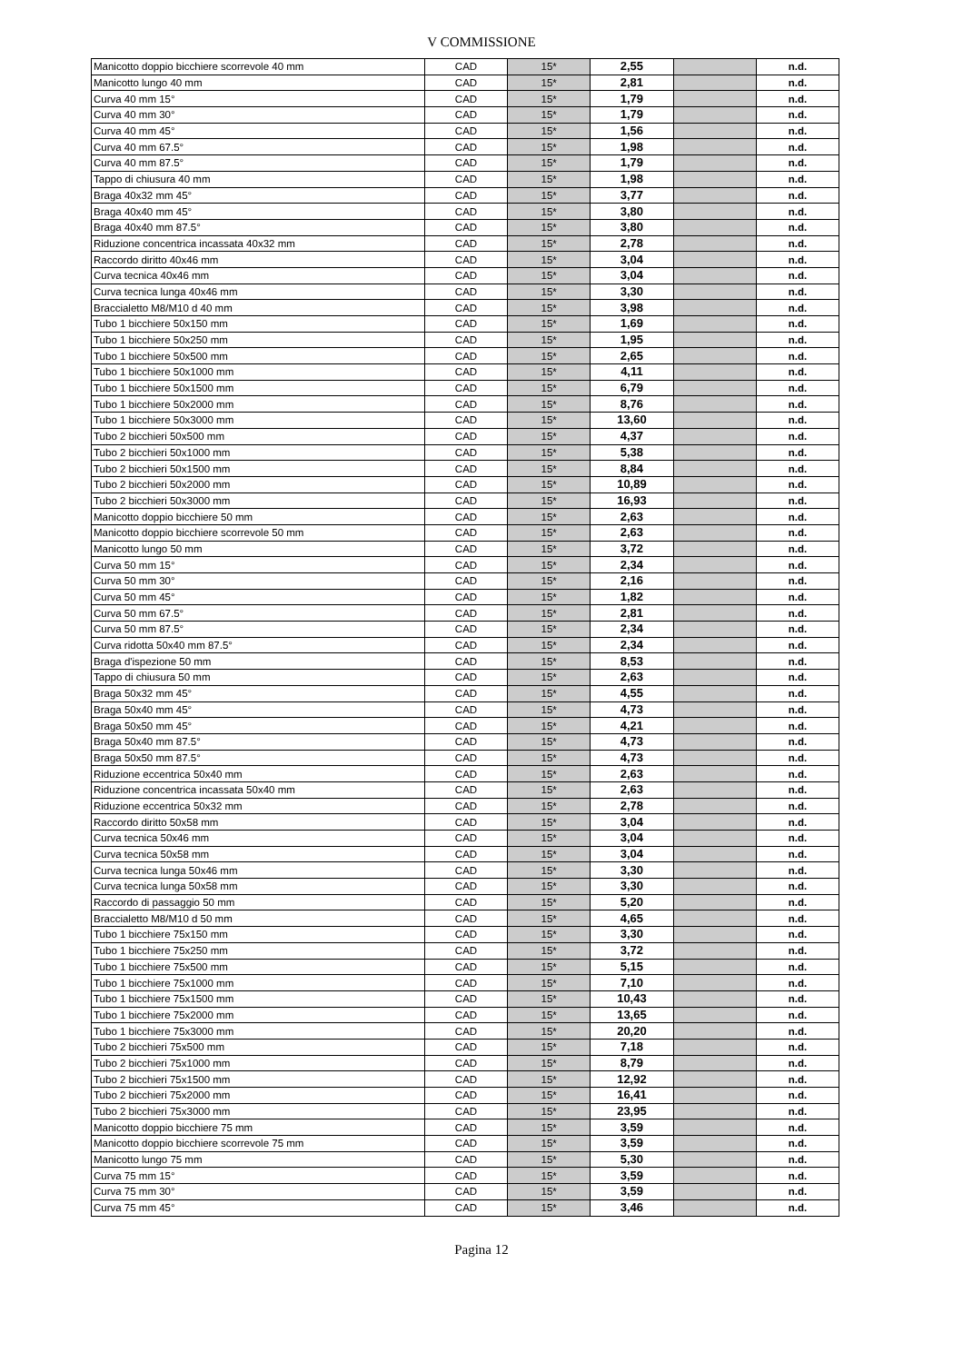V COMMISSIONE
| Manicotto doppio bicchiere scorrevole 40 mm | CAD | 15* | 2,55 | | n.d. |
| Manicotto lungo 40 mm | CAD | 15* | 2,81 | | n.d. |
| Curva 40 mm 15° | CAD | 15* | 1,79 | | n.d. |
| Curva 40 mm 30° | CAD | 15* | 1,79 | | n.d. |
| Curva 40 mm 45° | CAD | 15* | 1,56 | | n.d. |
| Curva 40 mm 67.5° | CAD | 15* | 1,98 | | n.d. |
| Curva 40 mm 87.5° | CAD | 15* | 1,79 | | n.d. |
| Tappo di chiusura 40 mm | CAD | 15* | 1,98 | | n.d. |
| Braga 40x32 mm 45° | CAD | 15* | 3,77 | | n.d. |
| Braga 40x40 mm 45° | CAD | 15* | 3,80 | | n.d. |
| Braga 40x40 mm 87.5° | CAD | 15* | 3,80 | | n.d. |
| Riduzione concentrica incassata 40x32 mm | CAD | 15* | 2,78 | | n.d. |
| Raccordo diritto 40x46 mm | CAD | 15* | 3,04 | | n.d. |
| Curva tecnica 40x46 mm | CAD | 15* | 3,04 | | n.d. |
| Curva tecnica lunga 40x46 mm | CAD | 15* | 3,30 | | n.d. |
| Braccialetto M8/M10 d 40 mm | CAD | 15* | 3,98 | | n.d. |
| Tubo 1 bicchiere 50x150 mm | CAD | 15* | 1,69 | | n.d. |
| Tubo 1 bicchiere 50x250 mm | CAD | 15* | 1,95 | | n.d. |
| Tubo 1 bicchiere 50x500 mm | CAD | 15* | 2,65 | | n.d. |
| Tubo 1 bicchiere 50x1000 mm | CAD | 15* | 4,11 | | n.d. |
| Tubo 1 bicchiere 50x1500 mm | CAD | 15* | 6,79 | | n.d. |
| Tubo 1 bicchiere 50x2000 mm | CAD | 15* | 8,76 | | n.d. |
| Tubo 1 bicchiere 50x3000 mm | CAD | 15* | 13,60 | | n.d. |
| Tubo 2 bicchieri 50x500 mm | CAD | 15* | 4,37 | | n.d. |
| Tubo 2 bicchieri 50x1000 mm | CAD | 15* | 5,38 | | n.d. |
| Tubo 2 bicchieri 50x1500 mm | CAD | 15* | 8,84 | | n.d. |
| Tubo 2 bicchieri 50x2000 mm | CAD | 15* | 10,89 | | n.d. |
| Tubo 2 bicchieri 50x3000 mm | CAD | 15* | 16,93 | | n.d. |
| Manicotto doppio bicchiere 50 mm | CAD | 15* | 2,63 | | n.d. |
| Manicotto doppio bicchiere scorrevole 50 mm | CAD | 15* | 2,63 | | n.d. |
| Manicotto lungo 50 mm | CAD | 15* | 3,72 | | n.d. |
| Curva 50 mm 15° | CAD | 15* | 2,34 | | n.d. |
| Curva 50 mm 30° | CAD | 15* | 2,16 | | n.d. |
| Curva 50 mm 45° | CAD | 15* | 1,82 | | n.d. |
| Curva 50 mm 67.5° | CAD | 15* | 2,81 | | n.d. |
| Curva 50 mm 87.5° | CAD | 15* | 2,34 | | n.d. |
| Curva ridotta 50x40 mm 87.5° | CAD | 15* | 2,34 | | n.d. |
| Braga d'ispezione 50 mm | CAD | 15* | 8,53 | | n.d. |
| Tappo di chiusura 50 mm | CAD | 15* | 2,63 | | n.d. |
| Braga 50x32 mm 45° | CAD | 15* | 4,55 | | n.d. |
| Braga 50x40 mm 45° | CAD | 15* | 4,73 | | n.d. |
| Braga 50x50 mm 45° | CAD | 15* | 4,21 | | n.d. |
| Braga 50x40 mm 87.5° | CAD | 15* | 4,73 | | n.d. |
| Braga 50x50 mm 87.5° | CAD | 15* | 4,73 | | n.d. |
| Riduzione eccentrica 50x40 mm | CAD | 15* | 2,63 | | n.d. |
| Riduzione concentrica incassata 50x40 mm | CAD | 15* | 2,63 | | n.d. |
| Riduzione eccentrica 50x32 mm | CAD | 15* | 2,78 | | n.d. |
| Raccordo diritto 50x58 mm | CAD | 15* | 3,04 | | n.d. |
| Curva tecnica 50x46 mm | CAD | 15* | 3,04 | | n.d. |
| Curva tecnica 50x58 mm | CAD | 15* | 3,04 | | n.d. |
| Curva tecnica lunga 50x46 mm | CAD | 15* | 3,30 | | n.d. |
| Curva tecnica lunga 50x58 mm | CAD | 15* | 3,30 | | n.d. |
| Raccordo di passaggio 50 mm | CAD | 15* | 5,20 | | n.d. |
| Braccialetto M8/M10 d 50 mm | CAD | 15* | 4,65 | | n.d. |
| Tubo 1 bicchiere 75x150 mm | CAD | 15* | 3,30 | | n.d. |
| Tubo 1 bicchiere 75x250 mm | CAD | 15* | 3,72 | | n.d. |
| Tubo 1 bicchiere 75x500 mm | CAD | 15* | 5,15 | | n.d. |
| Tubo 1 bicchiere 75x1000 mm | CAD | 15* | 7,10 | | n.d. |
| Tubo 1 bicchiere 75x1500 mm | CAD | 15* | 10,43 | | n.d. |
| Tubo 1 bicchiere 75x2000 mm | CAD | 15* | 13,65 | | n.d. |
| Tubo 1 bicchiere 75x3000 mm | CAD | 15* | 20,20 | | n.d. |
| Tubo 2 bicchieri 75x500 mm | CAD | 15* | 7,18 | | n.d. |
| Tubo 2 bicchieri 75x1000 mm | CAD | 15* | 8,79 | | n.d. |
| Tubo 2 bicchieri 75x1500 mm | CAD | 15* | 12,92 | | n.d. |
| Tubo 2 bicchieri 75x2000 mm | CAD | 15* | 16,41 | | n.d. |
| Tubo 2 bicchieri 75x3000 mm | CAD | 15* | 23,95 | | n.d. |
| Manicotto doppio bicchiere 75 mm | CAD | 15* | 3,59 | | n.d. |
| Manicotto doppio bicchiere scorrevole 75 mm | CAD | 15* | 3,59 | | n.d. |
| Manicotto lungo 75 mm | CAD | 15* | 5,30 | | n.d. |
| Curva 75 mm 15° | CAD | 15* | 3,59 | | n.d. |
| Curva 75 mm 30° | CAD | 15* | 3,59 | | n.d. |
| Curva 75 mm 45° | CAD | 15* | 3,46 | | n.d. |
Pagina 12